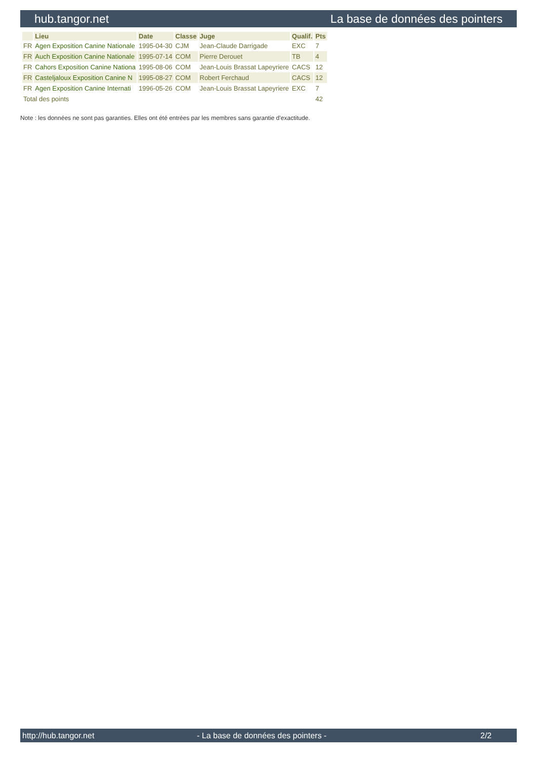hub.tangor.net La base de données des pointers
| | Lieu | Date | Classe | Juge | Qualif. | Pts |
| --- | --- | --- | --- | --- | --- | --- |
| FR | Agen Exposition Canine Nationale | 1995-04-30 | CJM | Jean-Claude Darrigade | EXC | 7 |
| FR | Auch Exposition Canine Nationale | 1995-07-14 | COM | Pierre Derouet | TB | 4 |
| FR | Cahors Exposition Canine Nationa | 1995-08-06 | COM | Jean-Louis Brassat Lapeyriere | CACS | 12 |
| FR | Casteljaloux Exposition Canine N | 1995-08-27 | COM | Robert Ferchaud | CACS | 12 |
| FR | Agen Exposition Canine Internati | 1996-05-26 | COM | Jean-Louis Brassat Lapeyriere | EXC | 7 |
| Total des points | | | | | | 42 |
Note : les données ne sont pas garanties. Elles ont été entrées par les membres sans garantie d'exactitude.
http://hub.tangor.net - La base de données des pointers - 2/2